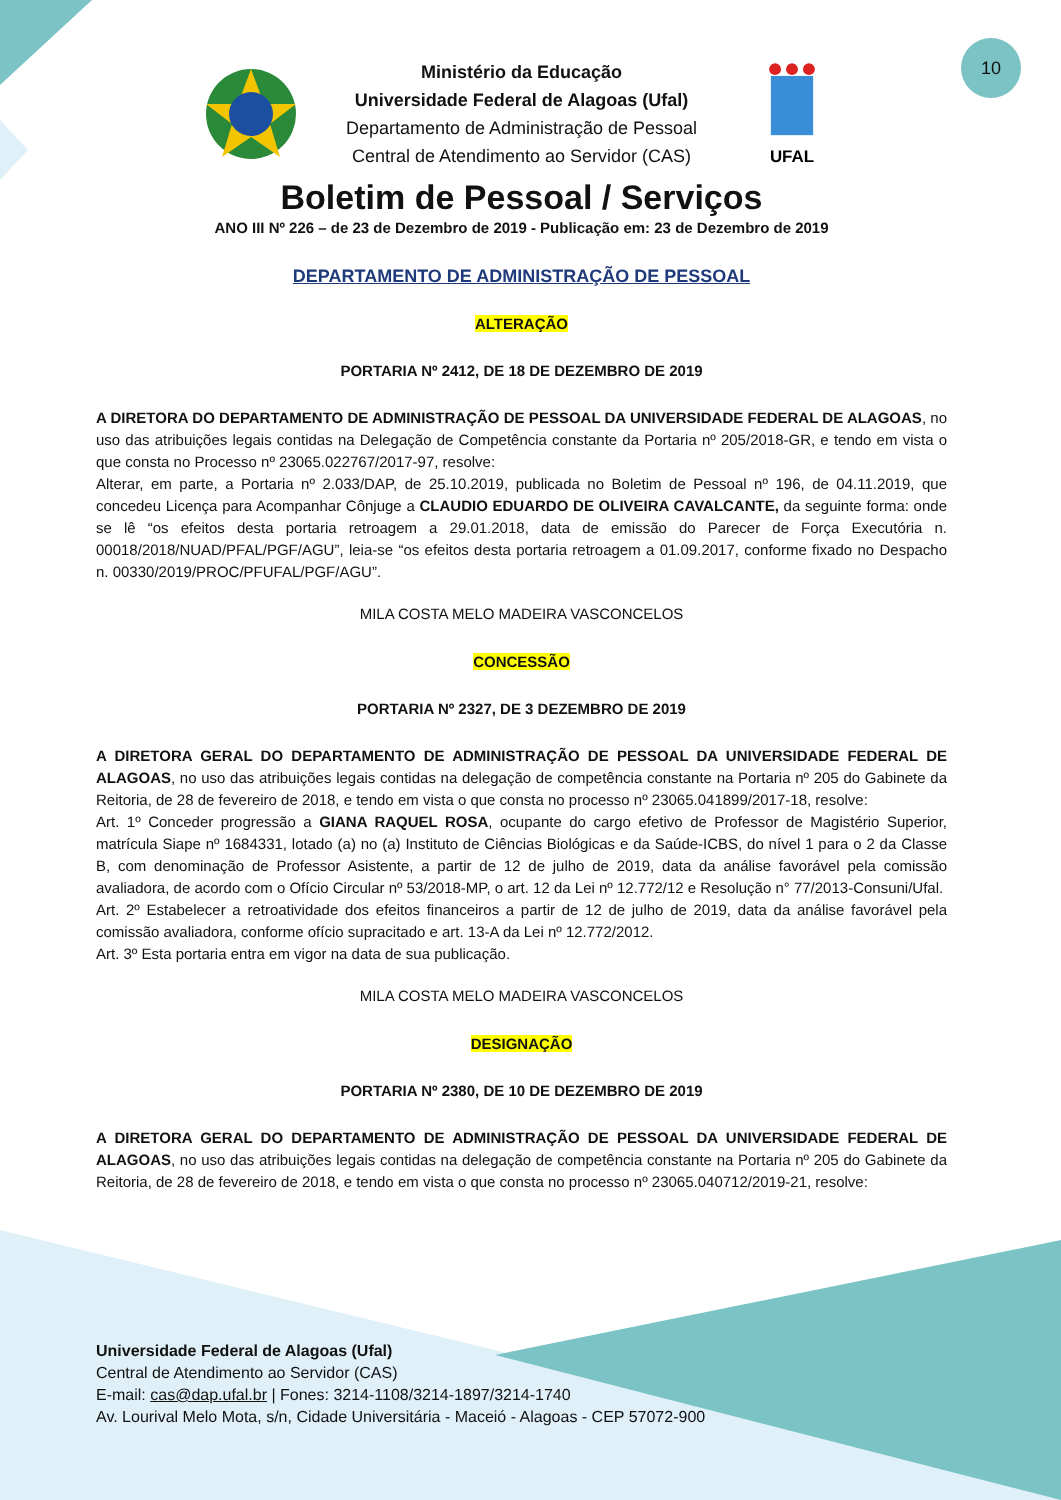10
Ministério da Educação
Universidade Federal de Alagoas (Ufal)
Departamento de Administração de Pessoal
Central de Atendimento ao Servidor (CAS)
UFAL
Boletim de Pessoal / Serviços
ANO III Nº 226 – de 23 de Dezembro de 2019 - Publicação em: 23 de Dezembro de 2019
DEPARTAMENTO DE ADMINISTRAÇÃO DE PESSOAL
ALTERAÇÃO
PORTARIA Nº 2412, DE 18 DE DEZEMBRO DE 2019
A DIRETORA DO DEPARTAMENTO DE ADMINISTRAÇÃO DE PESSOAL DA UNIVERSIDADE FEDERAL DE ALAGOAS, no uso das atribuições legais contidas na Delegação de Competência constante da Portaria nº 205/2018-GR, e tendo em vista o que consta no Processo nº 23065.022767/2017-97, resolve:
Alterar, em parte, a Portaria nº 2.033/DAP, de 25.10.2019, publicada no Boletim de Pessoal nº 196, de 04.11.2019, que concedeu Licença para Acompanhar Cônjuge a CLAUDIO EDUARDO DE OLIVEIRA CAVALCANTE, da seguinte forma: onde se lê “os efeitos desta portaria retroagem a 29.01.2018, data de emissão do Parecer de Força Executória n. 00018/2018/NUAD/PFAL/PGF/AGU”, leia-se “os efeitos desta portaria retroagem a 01.09.2017, conforme fixado no Despacho n. 00330/2019/PROC/PFUFAL/PGF/AGU”.
MILA COSTA MELO MADEIRA VASCONCELOS
CONCESSÃO
PORTARIA Nº 2327, DE 3 DEZEMBRO DE 2019
A DIRETORA GERAL DO DEPARTAMENTO DE ADMINISTRAÇÃO DE PESSOAL DA UNIVERSIDADE FEDERAL DE ALAGOAS, no uso das atribuições legais contidas na delegação de competência constante na Portaria nº 205 do Gabinete da Reitoria, de 28 de fevereiro de 2018, e tendo em vista o que consta no processo nº 23065.041899/2017-18, resolve:
Art. 1º Conceder progressão a GIANA RAQUEL ROSA, ocupante do cargo efetivo de Professor de Magistério Superior, matrícula Siape nº 1684331, lotado (a) no (a) Instituto de Ciências Biológicas e da Saúde-ICBS, do nível 1 para o 2 da Classe B, com denominação de Professor Asistente, a partir de 12 de julho de 2019, data da análise favorável pela comissão avaliadora, de acordo com o Ofício Circular nº 53/2018-MP, o art. 12 da Lei nº 12.772/12 e Resolução n° 77/2013-Consuni/Ufal.
Art. 2º Estabelecer a retroatividade dos efeitos financeiros a partir de 12 de julho de 2019, data da análise favorável pela comissão avaliadora, conforme ofício supracitado e art. 13-A da Lei nº 12.772/2012.
Art. 3º Esta portaria entra em vigor na data de sua publicação.
MILA COSTA MELO MADEIRA VASCONCELOS
DESIGNAÇÃO
PORTARIA Nº 2380, DE 10 DE DEZEMBRO DE 2019
A DIRETORA GERAL DO DEPARTAMENTO DE ADMINISTRAÇÃO DE PESSOAL DA UNIVERSIDADE FEDERAL DE ALAGOAS, no uso das atribuições legais contidas na delegação de competência constante na Portaria nº 205 do Gabinete da Reitoria, de 28 de fevereiro de 2018, e tendo em vista o que consta no processo nº 23065.040712/2019-21, resolve:
Universidade Federal de Alagoas (Ufal)
Central de Atendimento ao Servidor (CAS)
E-mail: cas@dap.ufal.br | Fones: 3214-1108/3214-1897/3214-1740
Av. Lourival Melo Mota, s/n, Cidade Universitária - Maceió - Alagoas - CEP 57072-900